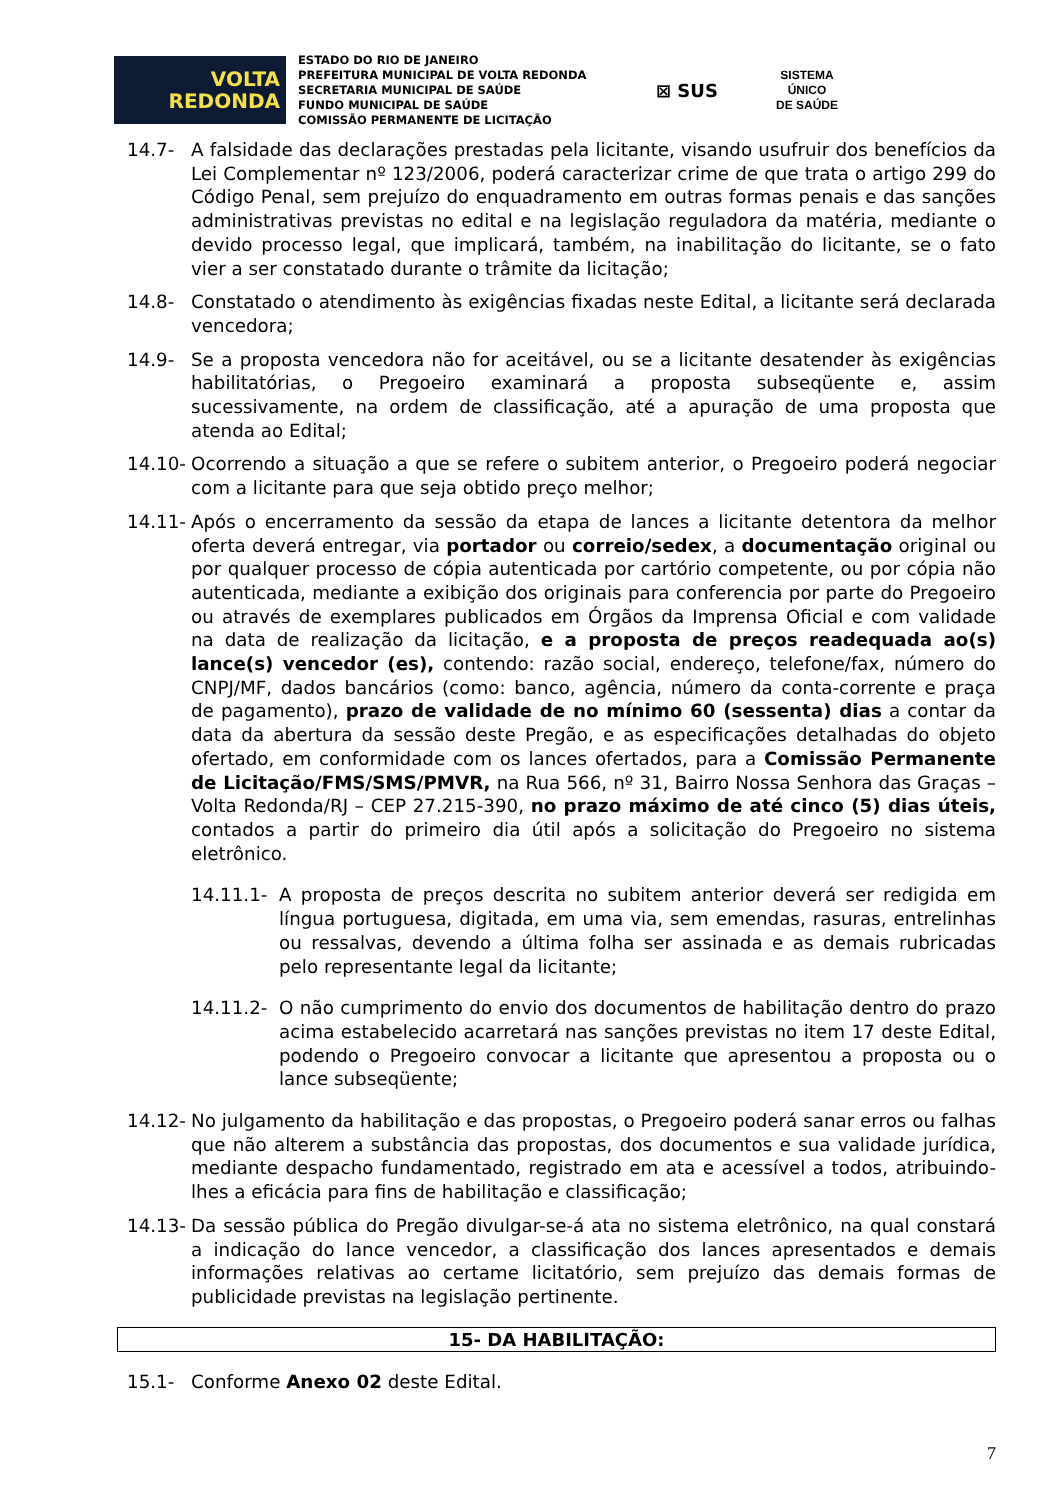VOLTA
REDONDA
ESTADO DO RIO DE JANEIRO
PREFEITURA MUNICIPAL DE VOLTA REDONDA
SECRETARIA MUNICIPAL DE SAÚDE
FUNDO MUNICIPAL DE SAÚDE
COMISSÃO PERMANENTE DE LICITAÇÃO
⊠ SUS
SISTEMA
ÚNICO
DE SAÚDE
14.7- A falsidade das declarações prestadas pela licitante, visando usufruir dos benefícios da Lei Complementar nº 123/2006, poderá caracterizar crime de que trata o artigo 299 do Código Penal, sem prejuízo do enquadramento em outras formas penais e das sanções administrativas previstas no edital e na legislação reguladora da matéria, mediante o devido processo legal, que implicará, também, na inabilitação do licitante, se o fato vier a ser constatado durante o trâmite da licitação;
14.8- Constatado o atendimento às exigências fixadas neste Edital, a licitante será declarada vencedora;
14.9- Se a proposta vencedora não for aceitável, ou se a licitante desatender às exigências habilitatórias, o Pregoeiro examinará a proposta subseqüente e, assim sucessivamente, na ordem de classificação, até a apuração de uma proposta que atenda ao Edital;
14.10-
Ocorrendo a situação a que se refere o subitem anterior, o Pregoeiro poderá negociar com a licitante para que seja obtido preço melhor;
14.11-
Após o encerramento da sessão da etapa de lances a licitante detentora da melhor oferta deverá entregar, via portador ou correio/sedex, a documentação original ou por qualquer processo de cópia autenticada por cartório competente, ou por cópia não autenticada, mediante a exibição dos originais para conferencia por parte do Pregoeiro ou através de exemplares publicados em Órgãos da Imprensa Oficial e com validade na data de realização da licitação, e a proposta de preços readequada ao(s) lance(s) vencedor (es), contendo: razão social, endereço, telefone/fax, número do CNPJ/MF, dados bancários (como: banco, agência, número da conta-corrente e praça de pagamento), prazo de validade de no mínimo 60 (sessenta) dias a contar da data da abertura da sessão deste Pregão, e as especificações detalhadas do objeto ofertado, em conformidade com os lances ofertados, para a Comissão Permanente de Licitação/FMS/SMS/PMVR, na Rua 566, nº 31, Bairro Nossa Senhora das Graças – Volta Redonda/RJ – CEP 27.215-390, no prazo máximo de até cinco (5) dias úteis, contados a partir do primeiro dia útil após a solicitação do Pregoeiro no sistema eletrônico.
14.11.1- A proposta de preços descrita no subitem anterior deverá ser redigida em língua portuguesa, digitada, em uma via, sem emendas, rasuras, entrelinhas ou ressalvas, devendo a última folha ser assinada e as demais rubricadas pelo representante legal da licitante;
14.11.2- O não cumprimento do envio dos documentos de habilitação dentro do prazo acima estabelecido acarretará nas sanções previstas no item 17 deste Edital, podendo o Pregoeiro convocar a licitante que apresentou a proposta ou o lance subseqüente;
14.12-
No julgamento da habilitação e das propostas, o Pregoeiro poderá sanar erros ou falhas que não alterem a substância das propostas, dos documentos e sua validade jurídica, mediante despacho fundamentado, registrado em ata e acessível a todos, atribuindo-lhes a eficácia para fins de habilitação e classificação;
14.13-
Da sessão pública do Pregão divulgar-se-á ata no sistema eletrônico, na qual constará a indicação do lance vencedor, a classificação dos lances apresentados e demais informações relativas ao certame licitatório, sem prejuízo das demais formas de publicidade previstas na legislação pertinente.
15- DA HABILITAÇÃO:
15.1- Conforme Anexo 02 deste Edital.
7